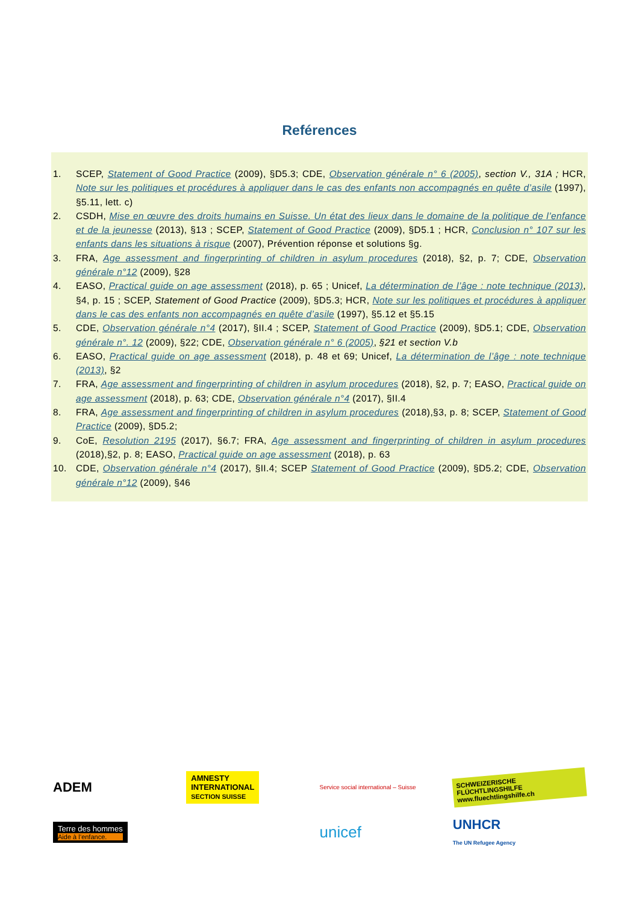Reférences
1. SCEP, Statement of Good Practice (2009), §D5.3; CDE, Observation générale n° 6 (2005), section V., 31A ; HCR, Note sur les politiques et procédures à appliquer dans le cas des enfants non accompagnés en quête d’asile (1997), §5.11, lett. c)
2. CSDH, Mise en œuvre des droits humains en Suisse. Un état des lieux dans le domaine de la politique de l’enfance et de la jeunesse (2013), §13 ; SCEP, Statement of Good Practice (2009), §D5.1 ; HCR, Conclusion n° 107 sur les enfants dans les situations à risque (2007), Prévention réponse et solutions §g.
3. FRA, Age assessment and fingerprinting of children in asylum procedures (2018), §2, p. 7; CDE, Observation générale n°12 (2009), §28
4. EASO, Practical guide on age assessment (2018), p. 65 ; Unicef, La détermination de l’âge : note technique (2013), §4, p. 15 ; SCEP, Statement of Good Practice (2009), §D5.3; HCR, Note sur les politiques et procédures à appliquer dans le cas des enfants non accompagnés en quête d’asile (1997), §5.12 et §5.15
5. CDE, Observation générale n°4 (2017), §II.4 ; SCEP, Statement of Good Practice (2009), §D5.1; CDE, Observation générale n°. 12 (2009), §22; CDE, Observation générale n° 6 (2005), §21 et section V.b
6. EASO, Practical guide on age assessment (2018), p. 48 et 69; Unicef, La détermination de l’âge : note technique (2013), §2
7. FRA, Age assessment and fingerprinting of children in asylum procedures (2018), §2, p. 7; EASO, Practical guide on age assessment (2018), p. 63; CDE, Observation générale n°4 (2017), §II.4
8. FRA, Age assessment and fingerprinting of children in asylum procedures (2018),§3, p. 8; SCEP, Statement of Good Practice (2009), §D5.2;
9. CoE, Resolution 2195 (2017), §6.7; FRA, Age assessment and fingerprinting of children in asylum procedures (2018),§2, p. 8; EASO, Practical guide on age assessment (2018), p. 63
10. CDE, Observation générale n°4 (2017), §II.4; SCEP Statement of Good Practice (2009), §D5.2; CDE, Observation générale n°12 (2009), §46
ADEM
AMNESTY INTERNATIONAL
SECTION SUISSE
Service social international – Suisse
SCHWEIZERISCHE FLÜCHTLINGSHILFE
www.fluechtlingshilfe.ch
Terre des hommes
Aide à l’enfance.
unicef
UNHCR
The UN Refugee Agency